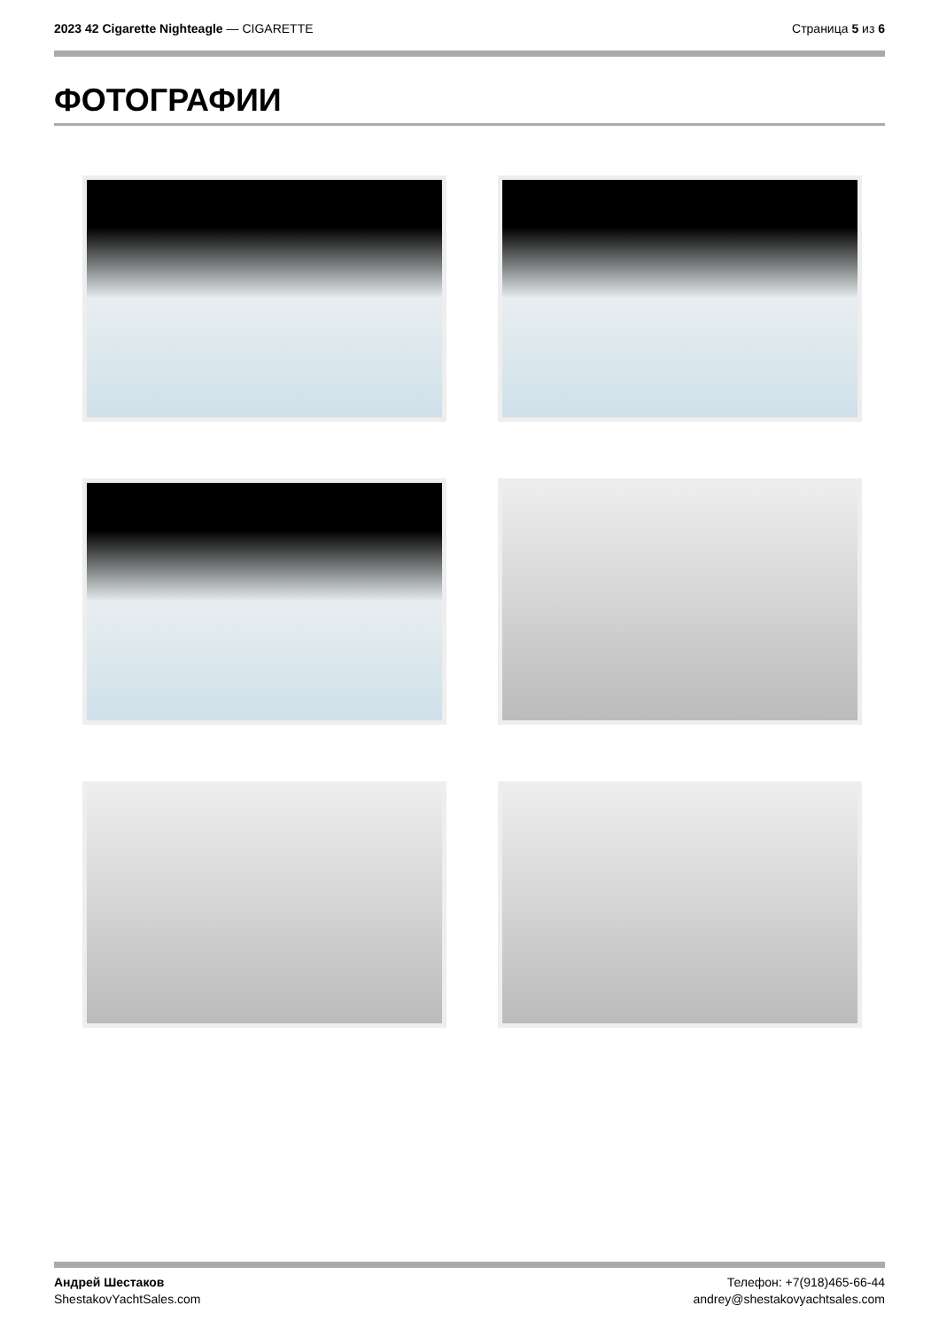2023 42 Cigarette Nighteagle — CIGARETTE
Страница 5 из 6
ФОТОГРАФИИ
Андрей Шестаков
ShestakovYachtSales.com
Телефон: +7(918)465-66-44
andrey@shestakovyachtsales.com